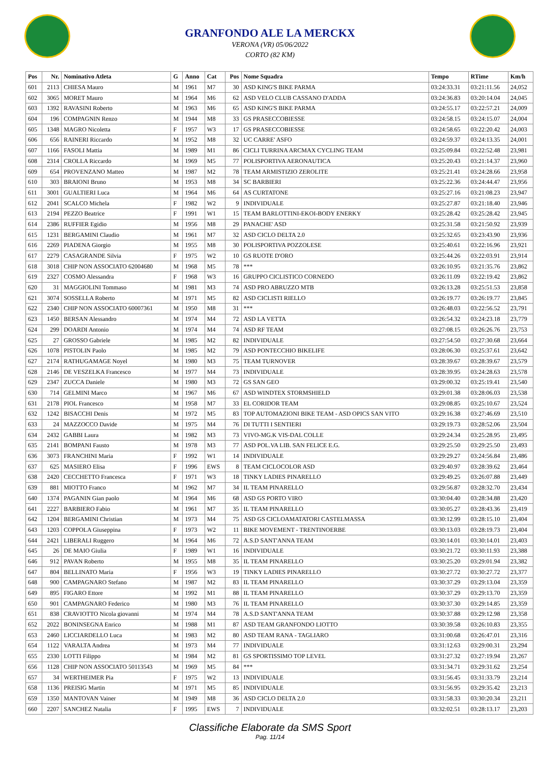GRANFONDO ALE LA MERCKX
VERONA (VR) 05/06/2022
CORTO (82 KM)
| Pos | Nr. | Nominativo Atleta | G | Anno | Cat | Pos | Nome Squadra | Tempo | RTime | Km/h |
| --- | --- | --- | --- | --- | --- | --- | --- | --- | --- | --- |
| 601 | 2113 | CHIESA Mauro | M | 1961 | M7 | 30 | ASD KING'S BIKE PARMA | 03:24:33.31 | 03:21:11.56 | 24,052 |
| 602 | 3065 | MORET Mauro | M | 1964 | M6 | 62 | ASD VELO CLUB CASSANO D'ADDA | 03:24:36.83 | 03:20:14.04 | 24,045 |
| 603 | 1392 | RAVASINI Roberto | M | 1963 | M6 | 65 | ASD KING'S BIKE PARMA | 03:24:55.17 | 03:22:57.21 | 24,009 |
| 604 | 196 | COMPAGNIN Renzo | M | 1944 | M8 | 33 | GS PRASECCOBIESSE | 03:24:58.15 | 03:24:15.07 | 24,004 |
| 605 | 1348 | MAGRO Nicoletta | F | 1957 | W3 | 17 | GS PRASECCOBIESSE | 03:24:58.65 | 03:22:20.42 | 24,003 |
| 606 | 656 | RAINERI Riccardo | M | 1952 | M8 | 32 | UC CARRE' ASFO | 03:24:59.37 | 03:24:13.35 | 24,001 |
| 607 | 1166 | FASOLI Mattia | M | 1989 | M1 | 86 | CICLI TURRINA ARCMAX CYCLING TEAM | 03:25:09.84 | 03:22:52.48 | 23,981 |
| 608 | 2314 | CROLLA Riccardo | M | 1969 | M5 | 77 | POLISPORTIVA AERONAUTICA | 03:25:20.43 | 03:21:14.37 | 23,960 |
| 609 | 654 | PROVENZANO Matteo | M | 1987 | M2 | 78 | TEAM ARMISTIZIO ZEROLITE | 03:25:21.41 | 03:24:28.66 | 23,958 |
| 610 | 303 | BRAIONI Bruno | M | 1953 | M8 | 34 | SC BARBIERI | 03:25:22.36 | 03:24:44.47 | 23,956 |
| 611 | 3001 | GUALTIERI Luca | M | 1964 | M6 | 64 | AS CURTATONE | 03:25:27.16 | 03:21:08.23 | 23,947 |
| 612 | 2041 | SCALCO Michela | F | 1982 | W2 | 9 | INDIVIDUALE | 03:25:27.87 | 03:21:18.40 | 23,946 |
| 613 | 2194 | PEZZO Beatrice | F | 1991 | W1 | 15 | TEAM BARLOTTINI-EKOI-BODY ENERKY | 03:25:28.42 | 03:25:28.42 | 23,945 |
| 614 | 2386 | RUFFIER Egidio | M | 1956 | M8 | 29 | PANACHE' ASD | 03:25:31.58 | 03:21:50.92 | 23,939 |
| 615 | 1231 | BERGAMINI Claudio | M | 1961 | M7 | 32 | ASD CICLO DELTA 2.0 | 03:25:32.65 | 03:23:43.90 | 23,936 |
| 616 | 2269 | PIADENA Giorgio | M | 1955 | M8 | 30 | POLISPORTIVA POZZOLESE | 03:25:40.61 | 03:22:16.96 | 23,921 |
| 617 | 2279 | CASAGRANDE Silvia | F | 1975 | W2 | 10 | GS RUOTE D'ORO | 03:25:44.26 | 03:22:03.91 | 23,914 |
| 618 | 3018 | CHIP NON ASSOCIATO 62004680 | M | 1968 | M5 | 78 | *** | 03:26:10.95 | 03:21:35.76 | 23,862 |
| 619 | 2327 | COSMO Alessandra | F | 1968 | W3 | 16 | GRUPPO CICLISTICO CORNEDO | 03:26:11.09 | 03:22:19.42 | 23,862 |
| 620 | 31 | MAGGIOLINI Tommaso | M | 1981 | M3 | 74 | ASD PRO ABRUZZO MTB | 03:26:13.28 | 03:25:51.53 | 23,858 |
| 621 | 3074 | SOSSELLA Roberto | M | 1971 | M5 | 82 | ASD CICLISTI RIELLO | 03:26:19.77 | 03:26:19.77 | 23,845 |
| 622 | 2340 | CHIP NON ASSOCIATO 60007361 | M | 1950 | M8 | 31 | *** | 03:26:48.03 | 03:22:56.52 | 23,791 |
| 623 | 1450 | BERSAN Alessandro | M | 1974 | M4 | 72 | ASD LA VETTA | 03:26:54.32 | 03:24:23.18 | 23,779 |
| 624 | 299 | DOARDI Antonio | M | 1974 | M4 | 74 | ASD RF TEAM | 03:27:08.15 | 03:26:26.76 | 23,753 |
| 625 | 27 | GROSSO Gabriele | M | 1985 | M2 | 82 | INDIVIDUALE | 03:27:54.50 | 03:27:30.68 | 23,664 |
| 626 | 1078 | PISTOLIN Paolo | M | 1985 | M2 | 79 | ASD PONTECCHIO BIKELIFE | 03:28:06.30 | 03:25:37.61 | 23,642 |
| 627 | 2174 | RATHUGAMAGE Noyel | M | 1980 | M3 | 75 | TEAM TURNOVER | 03:28:39.67 | 03:28:39.67 | 23,579 |
| 628 | 2146 | DE VESZELKA Francesco | M | 1977 | M4 | 73 | INDIVIDUALE | 03:28:39.95 | 03:24:28.63 | 23,578 |
| 629 | 2347 | ZUCCA Daniele | M | 1980 | M3 | 72 | GS SAN GEO | 03:29:00.32 | 03:25:19.41 | 23,540 |
| 630 | 714 | GELMINI Marco | M | 1967 | M6 | 67 | ASD WINDTEX STORMSHIELD | 03:29:01.38 | 03:28:06.03 | 23,538 |
| 631 | 2178 | PIOL Francesco | M | 1958 | M7 | 33 | EL CORIDOR TEAM | 03:29:08.85 | 03:25:10.67 | 23,524 |
| 632 | 1242 | BISACCHI Denis | M | 1972 | M5 | 83 | TOP AUTOMAZIONI BIKE TEAM - ASD OPICS SAN VITO | 03:29:16.38 | 03:27:46.69 | 23,510 |
| 633 | 24 | MAZZOCCO Davide | M | 1975 | M4 | 76 | DI TUTTI I SENTIERI | 03:29:19.73 | 03:28:52.06 | 23,504 |
| 634 | 2432 | GABBI Laura | M | 1982 | M3 | 73 | VIVO-MG.K VIS-DAL COLLE | 03:29:24.34 | 03:25:28.95 | 23,495 |
| 635 | 2141 | BOMPANI Fausto | M | 1978 | M3 | 77 | ASD POL.VA LIB. SAN FELICE E.G. | 03:29:25.50 | 03:29:25.50 | 23,493 |
| 636 | 3073 | FRANCHINI Maria | F | 1992 | W1 | 14 | INDIVIDUALE | 03:29:29.27 | 03:24:56.84 | 23,486 |
| 637 | 625 | MASIERO Elisa | F | 1996 | EWS | 8 | TEAM CICLOCOLOR ASD | 03:29:40.97 | 03:28:39.62 | 23,464 |
| 638 | 2420 | CECCHETTO Francesca | F | 1971 | W3 | 18 | TINKY LADIES PINARELLO | 03:29:49.25 | 03:26:07.88 | 23,449 |
| 639 | 881 | MIOTTO Franco | M | 1962 | M7 | 34 | IL TEAM PINARELLO | 03:29:56.87 | 03:28:32.70 | 23,434 |
| 640 | 1374 | PAGANIN Gian paolo | M | 1964 | M6 | 68 | ASD GS PORTO VIRO | 03:30:04.40 | 03:28:34.88 | 23,420 |
| 641 | 2227 | BARBIERO Fabio | M | 1961 | M7 | 35 | IL TEAM PINARELLO | 03:30:05.27 | 03:28:43.36 | 23,419 |
| 642 | 1204 | BERGAMINI Christian | M | 1973 | M4 | 75 | ASD GS CICLOAMATATORI CASTELMASSA | 03:30:12.99 | 03:28:15.10 | 23,404 |
| 643 | 1203 | COPPOLA Giuseppina | F | 1973 | W2 | 11 | BIKE MOVEMENT - TRENTINOERBE | 03:30:13.03 | 03:28:19.73 | 23,404 |
| 644 | 2421 | LIBERALI Ruggero | M | 1964 | M6 | 72 | A.S.D SANT'ANNA TEAM | 03:30:14.01 | 03:30:14.01 | 23,403 |
| 645 | 26 | DE MAIO Giulia | F | 1989 | W1 | 16 | INDIVIDUALE | 03:30:21.72 | 03:30:11.93 | 23,388 |
| 646 | 912 | PAVAN Roberto | M | 1955 | M8 | 35 | IL TEAM PINARELLO | 03:30:25.20 | 03:29:01.94 | 23,382 |
| 647 | 804 | BELLINATO Maria | F | 1956 | W3 | 19 | TINKY LADIES PINARELLO | 03:30:27.72 | 03:30:27.72 | 23,377 |
| 648 | 900 | CAMPAGNARO Stefano | M | 1987 | M2 | 83 | IL TEAM PINARELLO | 03:30:37.29 | 03:29:13.04 | 23,359 |
| 649 | 895 | FIGARO Ettore | M | 1992 | M1 | 88 | IL TEAM PINARELLO | 03:30:37.29 | 03:29:13.70 | 23,359 |
| 650 | 901 | CAMPAGNARO Federico | M | 1980 | M3 | 76 | IL TEAM PINARELLO | 03:30:37.30 | 03:29:14.85 | 23,359 |
| 651 | 838 | CRAVIOTTO Nicola giovanni | M | 1974 | M4 | 78 | A.S.D SANT'ANNA TEAM | 03:30:37.88 | 03:29:12.98 | 23,358 |
| 652 | 2022 | BONINSEGNA Enrico | M | 1988 | M1 | 87 | ASD TEAM GRANFONDO LIOTTO | 03:30:39.58 | 03:26:10.83 | 23,355 |
| 653 | 2460 | LICCIARDELLO Luca | M | 1983 | M2 | 80 | ASD TEAM RANA - TAGLIARO | 03:31:00.68 | 03:26:47.01 | 23,316 |
| 654 | 1122 | VARALTA Andrea | M | 1973 | M4 | 77 | INDIVIDUALE | 03:31:12.63 | 03:29:00.31 | 23,294 |
| 655 | 2330 | LOTTI Filippo | M | 1984 | M2 | 81 | GS SPORTISSIMO TOP LEVEL | 03:31:27.32 | 03:27:19.94 | 23,267 |
| 656 | 1128 | CHIP NON ASSOCIATO 50113543 | M | 1969 | M5 | 84 | *** | 03:31:34.71 | 03:29:31.62 | 23,254 |
| 657 | 34 | WERTHEIMER Pia | F | 1975 | W2 | 13 | INDIVIDUALE | 03:31:56.45 | 03:31:33.79 | 23,214 |
| 658 | 1136 | PREISIG Martin | M | 1971 | M5 | 85 | INDIVIDUALE | 03:31:56.95 | 03:29:35.42 | 23,213 |
| 659 | 1350 | MANTOVAN Vainer | M | 1949 | M8 | 36 | ASD CICLO DELTA 2.0 | 03:31:58.33 | 03:30:20.34 | 23,211 |
| 660 | 2207 | SANCHEZ Natalia | F | 1995 | EWS | 7 | INDIVIDUALE | 03:32:02.51 | 03:28:13.17 | 23,203 |
Classifiche Elaborate da SMS Sport
Pag. 11/14